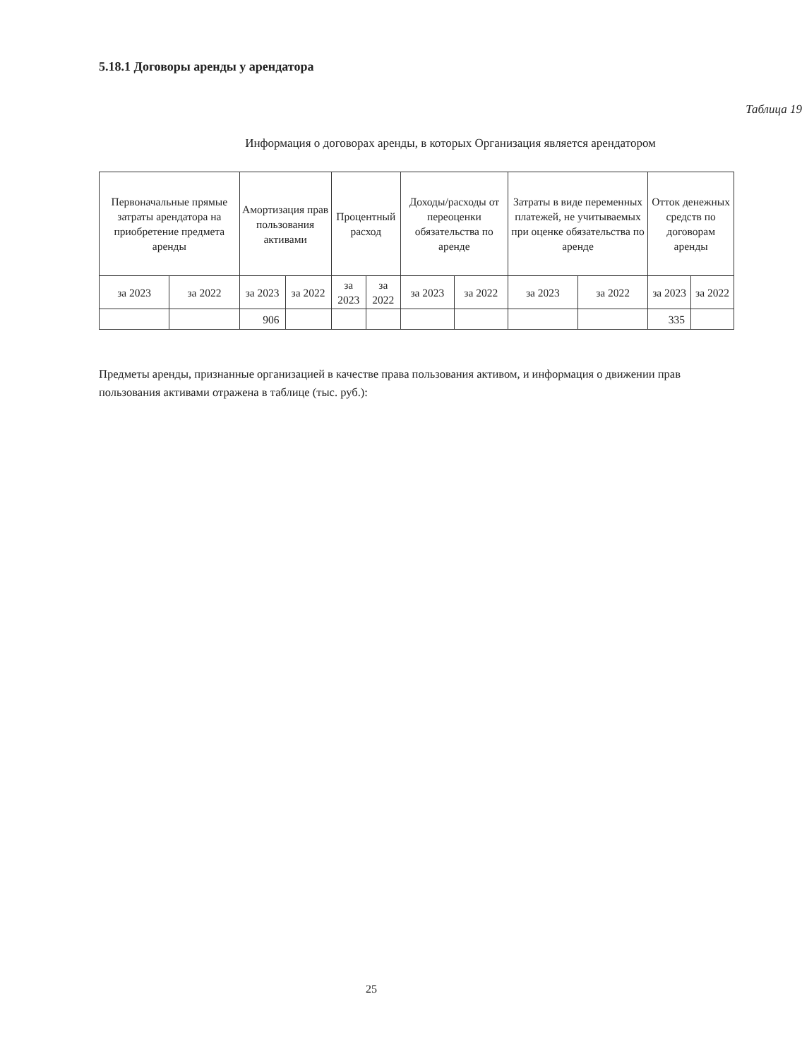5.18.1 Договоры аренды у арендатора
Таблица 19
Информация о договорах аренды, в которых Организация является арендатором
| Первоначальные прямые затраты арендатора на приобретение предмета аренды | | Амортизация прав пользования активами | | Процентный расход | | Доходы/расходы от переоценки обязательства по аренде | | Затраты в виде переменных платежей, не учитываемых при оценке обязательства по аренде | | Отток денежных средств по договорам аренды | |
| --- | --- | --- | --- | --- | --- | --- | --- | --- | --- | --- | --- |
| за 2023 | за 2022 | за 2023 | за 2022 | за 2023 | за 2022 | за 2023 | за 2022 | за 2023 | за 2022 | за 2023 | за 2022 |
| | | 906 | | | | | | | | 335 | |
Предметы аренды, признанные организацией в качестве права пользования активом, и информация о движении прав пользования активами отражена в таблице (тыс. руб.):
25